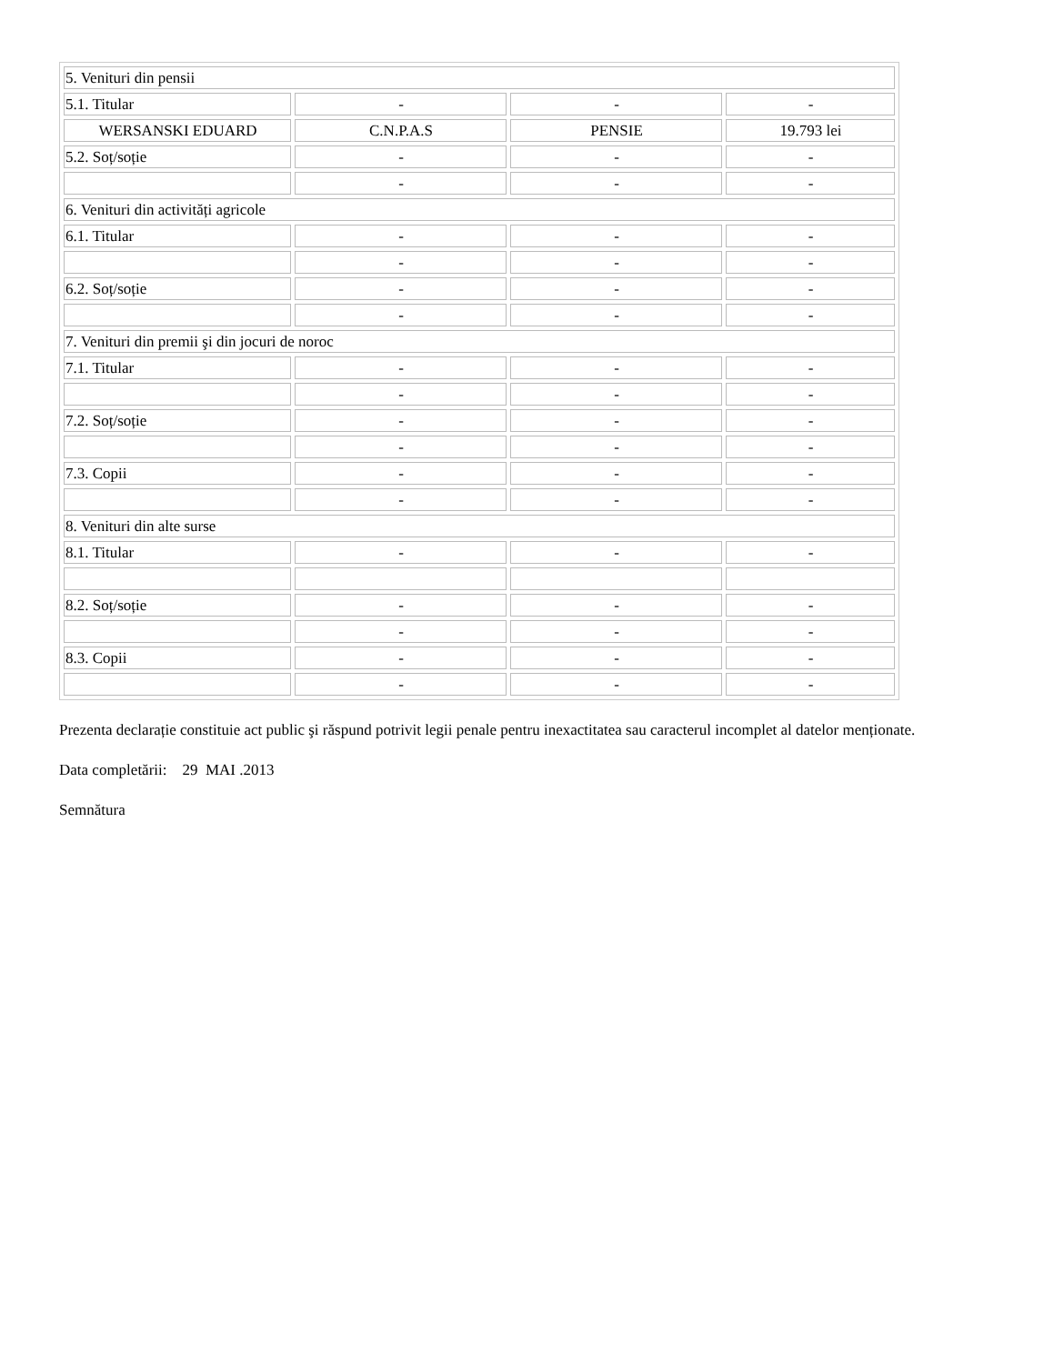| 5. Venituri din pensii | | | |
| 5.1. Titular | - | - | - |
| WERSANSKI EDUARD | C.N.P.A.S | PENSIE | 19.793 lei |
| 5.2. Soț/soție | - | - | - |
| | - | - | - |
| 6. Venituri din activități agricole | | | |
| 6.1. Titular | - | - | - |
| | - | - | - |
| 6.2. Soț/soție | - | - | - |
| | - | - | - |
| 7. Venituri din premii şi din jocuri de noroc | | | |
| 7.1. Titular | - | - | - |
| | - | - | - |
| 7.2. Soț/soție | - | - | - |
| | - | - | - |
| 7.3. Copii | - | - | - |
| | - | - | - |
| 8. Venituri din alte surse | | | |
| 8.1. Titular | - | - | - |
| 8.2. Soț/soție | - | - | - |
| | - | - | - |
| 8.3. Copii | - | - | - |
| | - | - | - |
Prezenta declarație constituie act public şi răspund potrivit legii penale pentru inexactitatea sau caracterul incomplet al datelor menționate.
Data completării: 29 MAI .2013
Semnătura